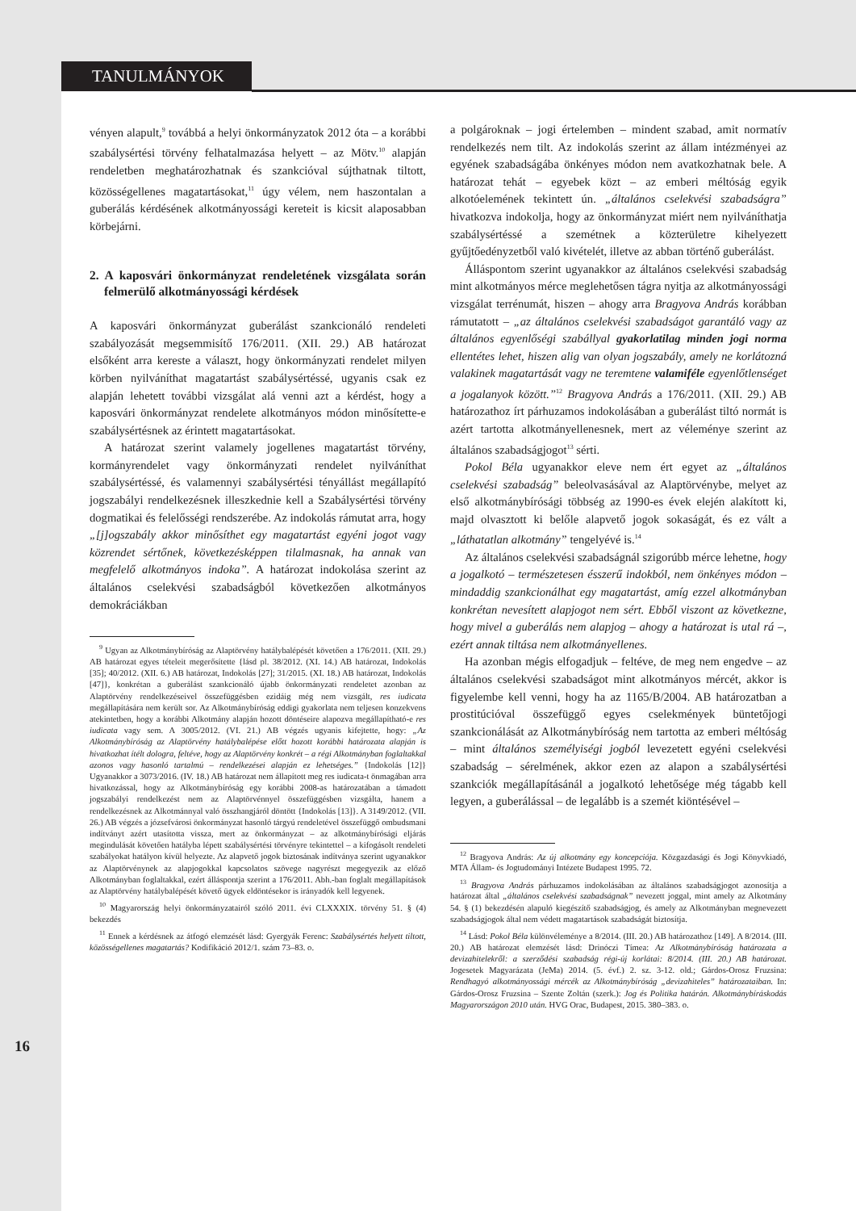TANULMÁNYOK
vényen alapult,<sup>9</sup> továbbá a helyi önkormányzatok 2012 óta – a korábbi szabálysértési törvény felhatalmazása helyett – az Mötv.<sup>10</sup> alapján rendeletben meghatározhatnak és szankcióval sújthatnak tiltott, közösségellenes magatartásokat,<sup>11</sup> úgy vélem, nem haszontalan a guberálás kérdésének alkotmányossági kereteit is kicsit alaposabban körbejárni.
2. A kaposvári önkormányzat rendeletének vizsgálata során felmerülő alkotmányossági kérdések
A kaposvári önkormányzat guberálást szankcionáló rendeleti szabályozását megsemmisítő 176/2011. (XII. 29.) AB határozat elsőként arra kereste a választ, hogy önkormányzati rendelet milyen körben nyilváníthat magatartást szabálysértéssé, ugyanis csak ez alapján lehetett további vizsgálat alá venni azt a kérdést, hogy a kaposvári önkormányzat rendelete alkotmányos módon minősítette-e szabálysértésnek az érintett magatartásokat.
A határozat szerint valamely jogellenes magatartást törvény, kormányrendelet vagy önkormányzati rendelet nyilváníthat szabálysértéssé, és valamennyi szabálysértési tényállást megállapító jogszabályi rendelkezésnek illeszkednie kell a Szabálysértési törvény dogmatikai és felelősségi rendszerébe. Az indokolás rámutat arra, hogy „[j]ogszabály akkor minősíthet egy magatartást egyéni jogot vagy közrendet sértőnek, következésképpen tilalmasnak, ha annak van megfelelő alkotmányos indoka”. A határozat indokolása szerint az általános cselekvési szabadságból következően alkotmányos demokráciákban
<sup>9</sup> Ugyan az Alkotmánybíróság az Alaptörvény hatálybalépését követően a 176/2011. (XII. 29.) AB határozat egyes tételeit megerősítette {lásd pl. 38/2012. (XI. 14.) AB határozat, Indokolás [35]; 40/2012. (XII. 6.) AB határozat, Indokolás [27]; 31/2015. (XI. 18.) AB határozat, Indokolás [47]}, konkrétan a guberálást szankcionáló újabb önkormányzati rendeletet azonban az Alaptörvény rendelkezéseivel összefüggésben ezidáig még nem vizsgált, res iudicata megállapítására nem került sor. Az Alkotmánybíróság eddigi gyakorlata nem teljesen konzekvens atekintetben, hogy a korábbi Alkotmány alapján hozott döntéseire alapozva megállapítható-e res iudicata vagy sem. A 3005/2012. (VI. 21.) AB végzés ugyanis kifejtette, hogy: „Az Alkotmánybíróság az Alaptörvény hatálybalépése előtt hozott korábbi határozata alapján is hivatkozhat ítélt dologra, feltéve, hogy az Alaptörvény konkrét – a régi Alkotmányban foglaltakkal azonos vagy hasonló tartalmú – rendelkezései alapján ez lehetséges.” {Indokolás [12]} Ugyanakkor a 3073/2016. (IV. 18.) AB határozat nem állapított meg res iudicata-t önmagában arra hivatkozással, hogy az Alkotmánybíróság egy korábbi 2008-as határozatában a támadott jogszabályi rendelkezést nem az Alaptörvénnyel összefüggésben vizsgálta, hanem a rendelkezésnek az Alkotmánnyal való összhangjáról döntött {Indokolás [13]}. A 3149/2012. (VII. 26.) AB végzés a józsefvárosi önkormányzat hasonló tárgyú rendeletével összefüggő ombudsmani indítványt azért utasította vissza, mert az önkormányzat – az alkotmánybírósági eljárás megindulását követően hatályba lépett szabálysértési törvényre tekintettel – a kifogásolt rendeleti szabályokat hatályon kívül helyezte. Az alapvető jogok biztosának indítványa szerint ugyanakkor az Alaptörvénynek az alapjogokkal kapcsolatos szövege nagyrészt megegyezik az előző Alkotmányban foglaltakkal, ezért álláspontja szerint a 176/2011. Abh.-ban foglalt megállapítások az Alaptörvény hatálybalépését követő ügyek eldöntésekor is irányadók kell legyenek.
<sup>10</sup> Magyarország helyi önkormányzatairól szóló 2011. évi CLXXXIX. törvény 51. § (4) bekezdés
<sup>11</sup> Ennek a kérdésnek az átfogó elemzését lásd: Gyergyák Ferenc: Szabálysértés helyett tiltott, közösségellenes magatartás? Kodifikáció 2012/1. szám 73–83. o.
a polgároknak – jogi értelemben – mindent szabad, amit normatív rendelkezés nem tilt. Az indokolás szerint az állam intézményei az egyének szabadságába önkényes módon nem avatkozhatnak bele. A határozat tehát – egyebek közt – az emberi méltóság egyik alkotóelemének tekintett ún. „általános cselekvési szabadságra” hivatkozva indokolja, hogy az önkormányzat miért nem nyilváníthatja szabálysértéssé a szemétnek a közterületre kihelyezett gyűjtőedényzetből való kivételét, illetve az abban történő guberálást.
Álláspontom szerint ugyanakkor az általános cselekvési szabadság mint alkotmányos mérce meglehetősen tágra nyitja az alkotmányossági vizsgálat terrénumát, hiszen – ahogy arra Bragyova András korábban rámutatott – „az általános cselekvési szabadságot garantáló vagy az általános egyenlőségi szabállyal gyakorlatilag minden jogi norma ellentétes lehet, hiszen alig van olyan jogszabály, amely ne korlátozná valakinek magatartását vagy ne teremtene valamiféle egyenlőtlenséget a jogalanyok között.”<sup>12</sup> Bragyova András a 176/2011. (XII. 29.) AB határozathoz írt párhuzamos indokolásában a guberálást tiltó normát is azért tartotta alkotmányellenesnek, mert az véleménye szerint az általános szabadságjogot<sup>13</sup> sérti.
Pokol Béla ugyanakkor eleve nem ért egyet az „általános cselekvési szabadság” beleolvasásával az Alaptörvénybe, melyet az első alkotmánybírósági többség az 1990-es évek elején alakított ki, majd olvasztott ki belőle alapvető jogok sokaságát, és ez vált a „láthatatlan alkotmány” tengelyévé is.<sup>14</sup>
Az általános cselekvési szabadságnál szigorúbb mérce lehetne, hogy a jogalkotó – természetesen ésszerű indokból, nem önkényes módon – mindaddig szankcionálhat egy magatartást, amíg ezzel alkotmányban konkrétan nevesített alapjogot nem sért. Ebből viszont az következne, hogy mivel a guberálás nem alapjog – ahogy a határozat is utal rá –, ezért annak tiltása nem alkotmányellenes.
Ha azonban mégis elfogadjuk – feltéve, de meg nem engedve – az általános cselekvési szabadságot mint alkotmányos mércét, akkor is figyelembe kell venni, hogy ha az 1165/B/2004. AB határozatban a prostitúcióval összefüggő egyes cselekmények büntetőjogi szankcionálását az Alkotmánybíróság nem tartotta az emberi méltóság – mint általános személyiségi jogból levezetett egyéni cselekvési szabadság – sérelmének, akkor ezen az alapon a szabálysértési szankciók megállapításánál a jogalkotó lehetősége még tágabb kell legyen, a guberálással – de legalább is a szemét kiöntésével –
<sup>12</sup> Bragyova András: Az új alkotmány egy koncepciója. Közgazdasági és Jogi Könyvkiadó, MTA Állam- és Jogtudományi Intézete Budapest 1995. 72.
<sup>13</sup> Bragyova András párhuzamos indokolásában az általános szabadságjogot azonosítja a határozat által „általános cselekvési szabadságnak” nevezett joggal, mint amely az Alkotmány 54. § (1) bekezdésén alapuló kiegészítő szabadságjog, és amely az Alkotmányban megnevezett szabadságjogok által nem védett magatartások szabadságát biztosítja.
<sup>14</sup> Lásd: Pokol Béla különvéleménye a 8/2014. (III. 20.) AB határozathoz [149]. A 8/2014. (III. 20.) AB határozat elemzését lásd: Drinóczi Tímea: Az Alkotmánybíróság határozata a devizahitelekről: a szerződési szabadság régi-új korlátai: 8/2014. (III. 20.) AB határozat. Jogesetek Magyarázata (JeMa) 2014. (5. évf.) 2. sz. 3-12. old.; Gárdos-Orosz Fruzsina: Rendhagyó alkotmányossági mércék az Alkotmánybíróság „devizahiteles” határozataiban. In: Gárdos-Orosz Fruzsina – Szente Zoltán (szerk.): Jog és Politika határán. Alkotmánybíráskodás Magyarországon 2010 után. HVG Orac, Budapest, 2015. 380–383. o.
16